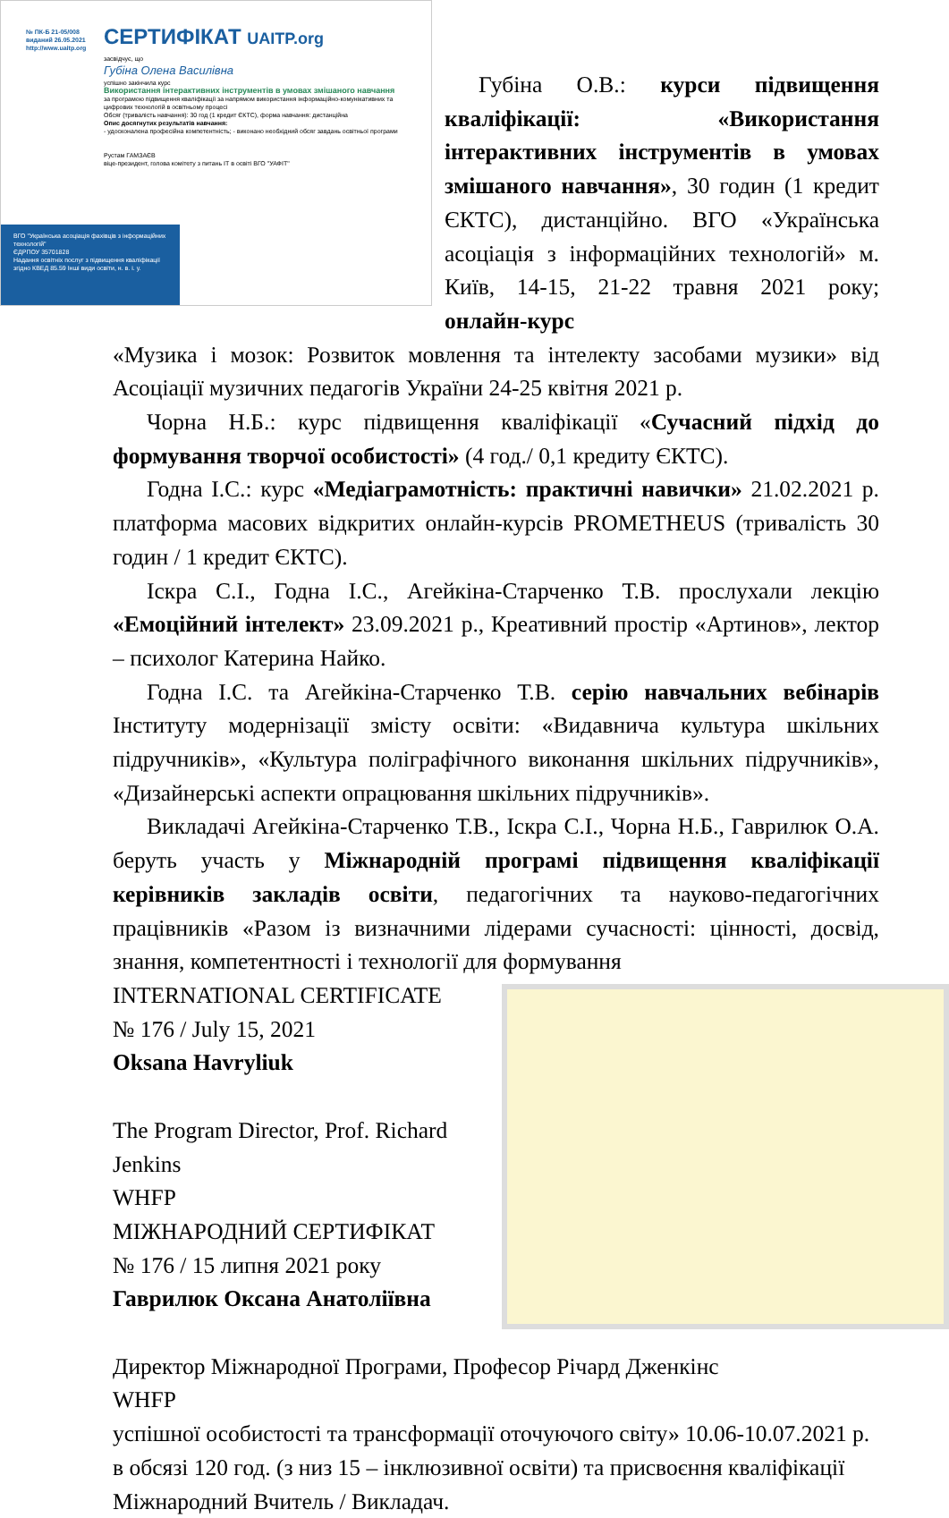№ ПК-Б 21-05/008
виданий 26.05.2021
http://www.uaitp.org
СЕРТИФІКАТ UAITP.org
засвідчує, що
Губіна Олена Василівна
успішно закінчила курс
Використання інтерактивних інструментів в умовах змішаного навчання
за програмою підвищення кваліфікації за напрямом використання інформаційно-комунікативних та цифрових технологій в освітньому процесі
Обсяг (тривалість навчання): 30 год (1 кредит ЄКТС), форма навчання: дистанційна
Опис досягнутих результатів навчання:
- удосконалена професійна компетентність; - виконано необхідний обсяг завдань освітньої програми
Рустам ГАМЗАЄВ
віце-президент, голова комітету з питань ІТ в освіті ВГО "УАФІТ"
ВГО "Українська асоціація фахівців з інформаційних технологій"
ЄДРПОУ 35701828
Надання освітніх послуг з підвищення кваліфікації згідно КВЕД 85.59 Інші види освіти, н. в. і. у.
Губіна О.В.: курси підвищення кваліфікації: «Використання інтерактивних інструментів в умовах змішаного навчання», 30 годин (1 кредит ЄКТС), дистанційно. ВГО «Українська асоціація з інформаційних технологій» м. Київ, 14-15, 21-22 травня 2021 року; онлайн-курс
«Музика і мозок: Розвиток мовлення та інтелекту засобами музики» від Асоціації музичних педагогів України 24-25 квітня 2021 р.
Чорна Н.Б.: курс підвищення кваліфікації «Сучасний підхід до формування творчої особистості» (4 год./ 0,1 кредиту ЄКТС).
Годна І.С.: курс «Медіаграмотність: практичні навички» 21.02.2021 р. платформа масових відкритих онлайн-курсів PROMETHEUS (тривалість 30 годин / 1 кредит ЄКТС).
Іскра С.І., Годна І.С., Агейкіна-Старченко Т.В. прослухали лекцію «Емоційний інтелект» 23.09.2021 р., Креативний простір «Артинов», лектор – психолог Катерина Найко.
Годна І.С. та Агейкіна-Старченко Т.В. серію навчальних вебінарів Інституту модернізації змісту освіти: «Видавнича культура шкільних підручників», «Культура поліграфічного виконання шкільних підручників», «Дизайнерські аспекти опрацювання шкільних підручників».
Викладачі Агейкіна-Старченко Т.В., Іскра С.І., Чорна Н.Б., Гаврилюк О.А. беруть участь у Міжнародній програмі підвищення кваліфікації керівників закладів освіти, педагогічних та науково-педагогічних працівників «Разом із визначними лідерами сучасності: цінності, досвід, знання, компетентності і технології для формування
INTERNATIONAL CERTIFICATE
№ 176 / July 15, 2021
Oksana Havryliuk
The Program Director, Prof. Richard Jenkins
WHFP
МІЖНАРОДНИЙ СЕРТИФІКАТ
№ 176 / 15 липня 2021 року
Гаврилюк Оксана Анатоліївна
Директор Міжнародної Програми, Професор Річард Дженкінс
WHFP
успішної особистості та трансформації оточуючого світу» 10.06-10.07.2021 р. в обсязі 120 год. (з низ 15 – інклюзивної освіти) та присвоєння кваліфікації Міжнародний Вчитель / Викладач.